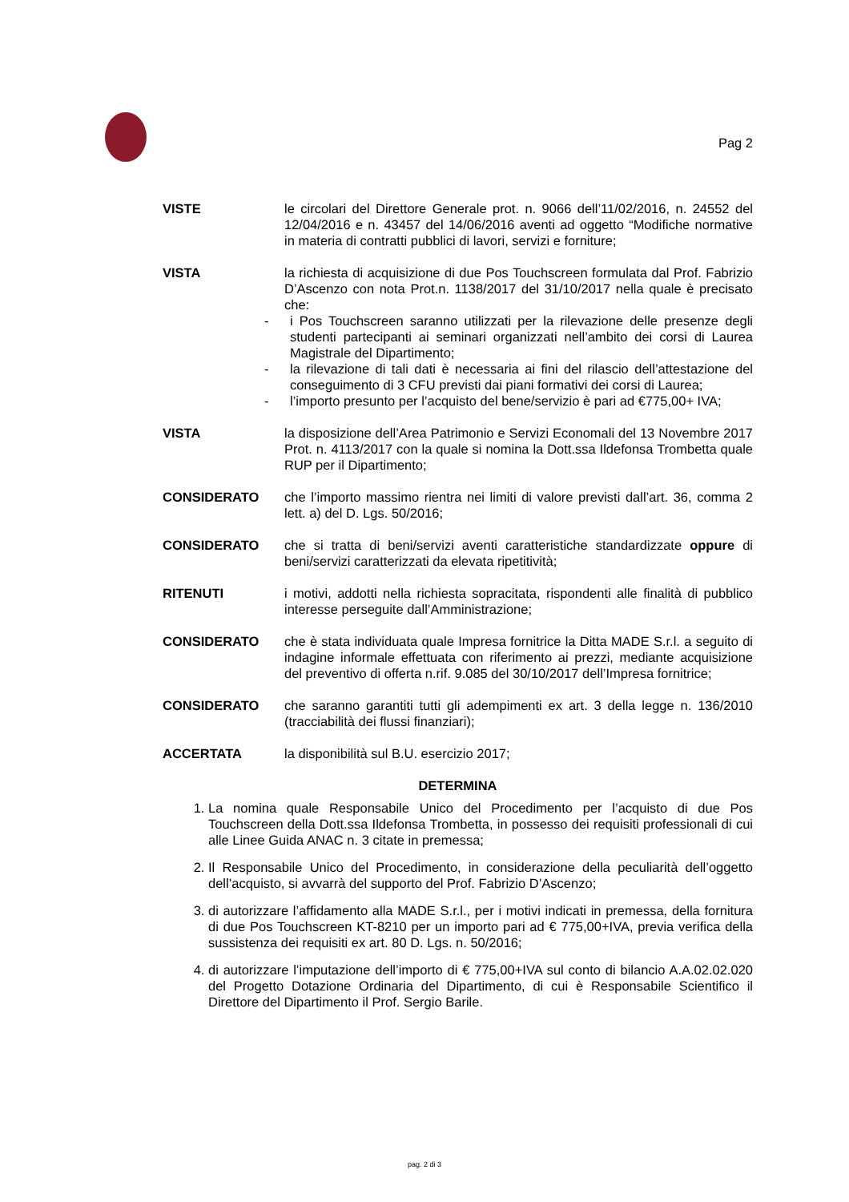Pag 2
VISTE le circolari del Direttore Generale prot. n. 9066 dell’11/02/2016, n. 24552 del 12/04/2016 e n. 43457 del 14/06/2016 aventi ad oggetto “Modifiche normative in materia di contratti pubblici di lavori, servizi e forniture;
VISTA la richiesta di acquisizione di due Pos Touchscreen formulata dal Prof. Fabrizio D’Ascenzo con nota Prot.n. 1138/2017 del 31/10/2017 nella quale è precisato che:
- i Pos Touchscreen saranno utilizzati per la rilevazione delle presenze degli studenti partecipanti ai seminari organizzati nell’ambito dei corsi di Laurea Magistrale del Dipartimento;
- la rilevazione di tali dati è necessaria ai fini del rilascio dell’attestazione del conseguimento di 3 CFU previsti dai piani formativi dei corsi di Laurea;
- l’importo presunto per l’acquisto del bene/servizio è pari ad €775,00+ IVA;
VISTA la disposizione dell’Area Patrimonio e Servizi Economali del 13 Novembre 2017 Prot. n. 4113/2017 con la quale si nomina la Dott.ssa Ildefonsa Trombetta quale RUP per il Dipartimento;
CONSIDERATO che l’importo massimo rientra nei limiti di valore previsti dall’art. 36, comma 2 lett. a) del D. Lgs. 50/2016;
CONSIDERATO che si tratta di beni/servizi aventi caratteristiche standardizzate oppure di beni/servizi caratterizzati da elevata ripetitività;
RITENUTI i motivi, addotti nella richiesta sopracitata, rispondenti alle finalità di pubblico interesse perseguite dall’Amministrazione;
CONSIDERATO che è stata individuata quale Impresa fornitrice la Ditta MADE S.r.l. a seguito di indagine informale effettuata con riferimento ai prezzi, mediante acquisizione del preventivo di offerta n.rif. 9.085 del 30/10/2017 dell’Impresa fornitrice;
CONSIDERATO che saranno garantiti tutti gli adempimenti ex art. 3 della legge n. 136/2010 (tracciabilità dei flussi finanziari);
ACCERTATA la disponibilità sul B.U. esercizio 2017;
DETERMINA
1. La nomina quale Responsabile Unico del Procedimento per l’acquisto di due Pos Touchscreen della Dott.ssa Ildefonsa Trombetta, in possesso dei requisiti professionali di cui alle Linee Guida ANAC n. 3 citate in premessa;
2. Il Responsabile Unico del Procedimento, in considerazione della peculiarità dell’oggetto dell’acquisto, si avvarrà del supporto del Prof. Fabrizio D’Ascenzo;
3. di autorizzare l’affidamento alla MADE S.r.l., per i motivi indicati in premessa, della fornitura di due Pos Touchscreen KT-8210 per un importo pari ad € 775,00+IVA, previa verifica della sussistenza dei requisiti ex art. 80 D. Lgs. n. 50/2016;
4. di autorizzare l’imputazione dell’importo di € 775,00+IVA sul conto di bilancio A.A.02.02.020 del Progetto Dotazione Ordinaria del Dipartimento, di cui è Responsabile Scientifico il Direttore del Dipartimento il Prof. Sergio Barile.
pag. 2 di 3